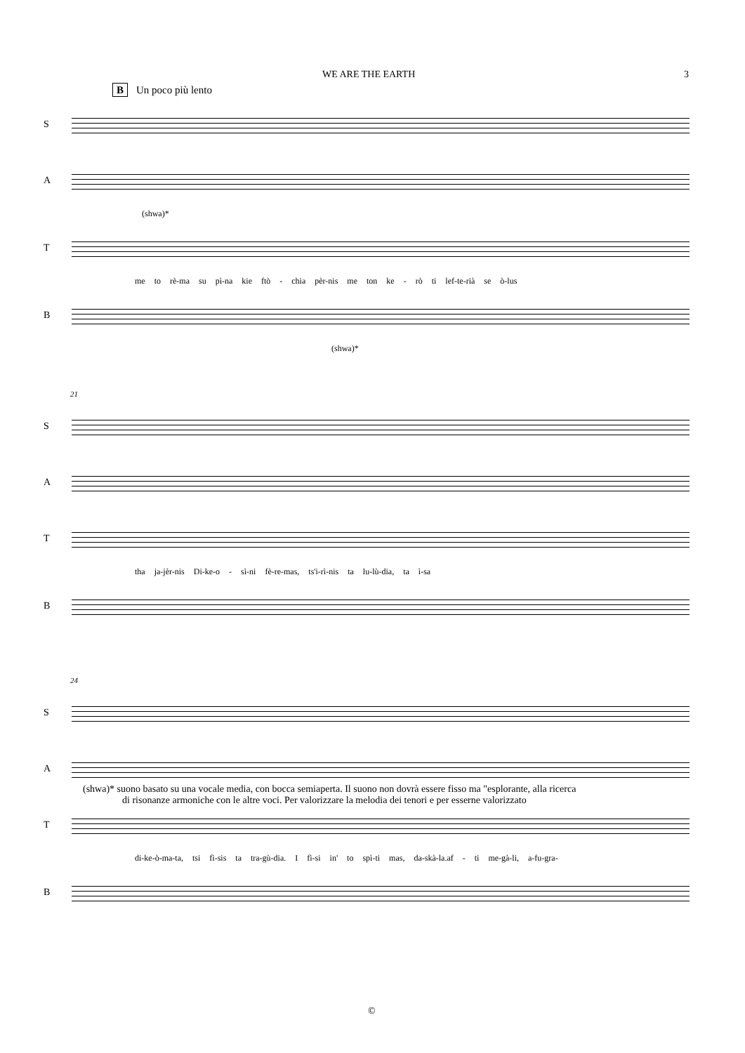WE ARE THE EARTH 3
B Un poco più lento
S
A
(shwa)*
T
me to rè-ma su pì-na kie ftò - chia pèr-nis me ton ke - rò ti lef-te-rià se ò-lus
B
(shwa)*
21
S
A
T
tha ja-jèr-nis Di-ke-o - sì-ni fè-re-mas, ts'i-rì-nis ta lu-lù-dia, ta ì-sa
B
24
S
A
T
di-ke-ò-ma-ta, tsi fì-sis ta tra-gù-dia. I fì-si in' to spì-ti mas, da-skà-la.af - ti me-gà-li, a-fu-gra-
B
(shwa)* suono basato su una vocale media, con bocca semiaperta. Il suono non dovrà essere fisso ma "esplorante, alla ricerca
di risonanze armoniche con le altre voci. Per valorizzare la melodia dei tenori e per esserne valorizzato
©